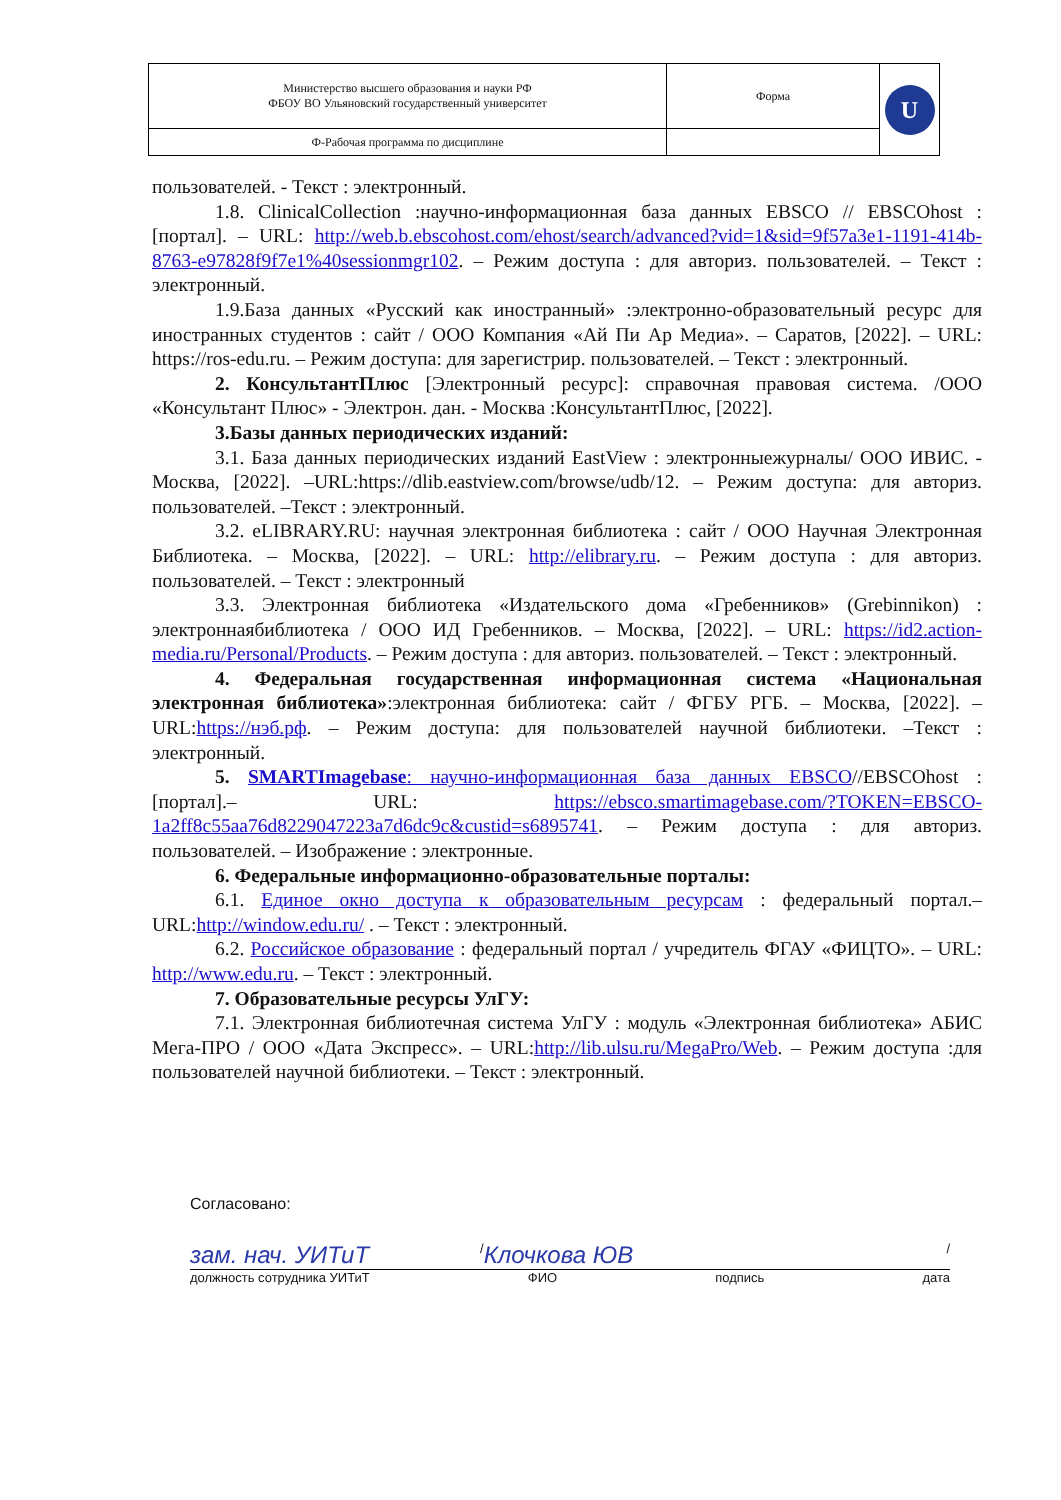| Министерство высшего образования и науки РФ ФБОУ ВО Ульяновский государственный университет | Форма | U |
| Ф-Рабочая программа по дисциплине | | |
пользователей. - Текст : электронный.
1.8. ClinicalCollection :научно-информационная база данных EBSCO // EBSCOhost : [портал]. – URL: http://web.b.ebscohost.com/ehost/search/advanced?vid=1&sid=9f57a3e1-1191-414b-8763-e97828f9f7e1%40sessionmgr102. – Режим доступа : для авториз. пользователей. – Текст : электронный.
1.9.База данных «Русский как иностранный» :электронно-образовательный ресурс для иностранных студентов : сайт / ООО Компания «Ай Пи Ар Медиа». – Саратов, [2022]. – URL: https://ros-edu.ru. – Режим доступа: для зарегистрир. пользователей. – Текст : электронный.
2. КонсультантПлюс [Электронный ресурс]: справочная правовая система. /ООО «Консультант Плюс» - Электрон. дан. - Москва :КонсультантПлюс, [2022].
3.Базы данных периодических изданий:
3.1. База данных периодических изданий EastView : электронныежурналы/ ООО ИВИС. - Москва, [2022]. –URL:https://dlib.eastview.com/browse/udb/12. – Режим доступа: для авториз. пользователей. –Текст : электронный.
3.2. eLIBRARY.RU: научная электронная библиотека : сайт / ООО Научная Электронная Библиотека. – Москва, [2022]. – URL: http://elibrary.ru. – Режим доступа : для авториз. пользователей. – Текст : электронный
3.3. Электронная библиотека «Издательского дома «Гребенников» (Grebinnikon) : электроннаябиблиотека / ООО ИД Гребенников. – Москва, [2022]. – URL: https://id2.action-media.ru/Personal/Products. – Режим доступа : для авториз. пользователей. – Текст : электронный.
4. Федеральная государственная информационная система «Национальная электронная библиотека»:электронная библиотека: сайт / ФГБУ РГБ. – Москва, [2022]. – URL:https://нэб.рф. – Режим доступа: для пользователей научной библиотеки. –Текст : электронный.
5. SMARTImagebase: научно-информационная база данных EBSCO//EBSCOhost : [портал].– URL: https://ebsco.smartimagebase.com/?TOKEN=EBSCO-1a2ff8c55aa76d8229047223a7d6dc9c&custid=s6895741. – Режим доступа : для авториз. пользователей. – Изображение : электронные.
6. Федеральные информационно-образовательные порталы:
6.1. Единое окно доступа к образовательным ресурсам : федеральный портал.– URL:http://window.edu.ru/ . – Текст : электронный.
6.2. Российское образование : федеральный портал / учредитель ФГАУ «ФИЦТО». – URL: http://www.edu.ru. – Текст : электронный.
7. Образовательные ресурсы УлГУ:
7.1. Электронная библиотечная система УлГУ : модуль «Электронная библиотека» АБИС Мега-ПРО / ООО «Дата Экспресс». – URL:http://lib.ulsu.ru/MegaPro/Web. – Режим доступа :для пользователей научной библиотеки. – Текст : электронный.
Согласовано:
зам. нач. УИТиТ / Клочкова ЮВ /
должность сотрудника УИТиТ ФИО подпись дата